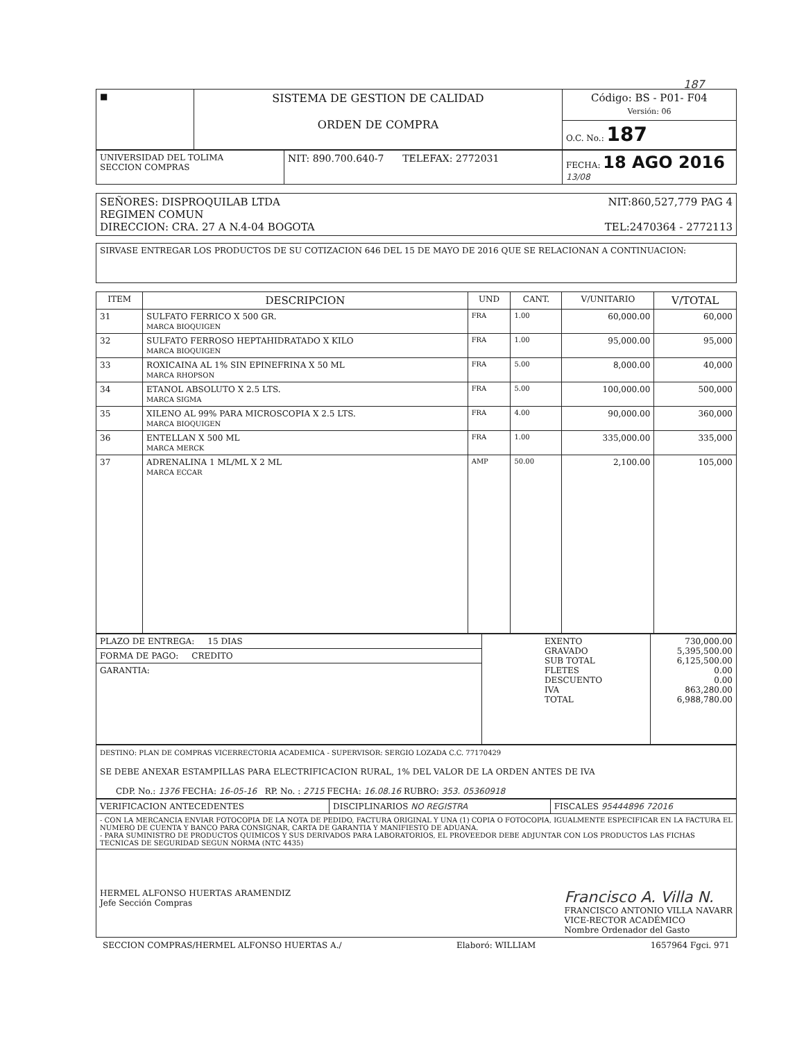187
| ■ | SISTEMA DE GESTION DE CALIDAD ORDEN DE COMPRA | Código: BS - P01- F04 Versión: 06 |
| | | O.C. No.: 187 |
| UNIVERSIDAD DEL TOLIMA SECCION COMPRAS | NIT: 890.700.640-7 TELEFAX: 2772031 | FECHA: 18 AGO 2016 13/08 |
| SEÑORES: DISPROQUILAB LTDA NIT:860,527,779 PAG 4 REGIMEN COMUN DIRECCION: CRA. 27 A N.4-04 BOGOTA TEL:2470364 - 2772113 |
| SIRVASE ENTREGAR LOS PRODUCTOS DE SU COTIZACION 646 DEL 15 DE MAYO DE 2016 QUE SE RELACIONAN A CONTINUACION: |
| ITEM | DESCRIPCION | UND | CANT. | V/UNITARIO | V/TOTAL |
| --- | --- | --- | --- | --- | --- |
| 31 | SULFATO FERRICO X 500 GR. MARCA BIOQUIGEN | FRA | 1.00 | 60,000.00 | 60,000 |
| 32 | SULFATO FERROSO HEPTAHIDRATADO X KILO MARCA BIOQUIGEN | FRA | 1.00 | 95,000.00 | 95,000 |
| 33 | ROXICAINA AL 1% SIN EPINEFRINA X 50 ML MARCA RHOPSON | FRA | 5.00 | 8,000.00 | 40,000 |
| 34 | ETANOL ABSOLUTO X 2.5 LTS. MARCA SIGMA | FRA | 5.00 | 100,000.00 | 500,000 |
| 35 | XILENO AL 99% PARA MICROSCOPIA X 2.5 LTS. MARCA BIOQUIGEN | FRA | 4.00 | 90,000.00 | 360,000 |
| 36 | ENTELLAN X 500 ML MARCA MERCK | FRA | 1.00 | 335,000.00 | 335,000 |
| 37 | ADRENALINA 1 ML/ML X 2 ML MARCA ECCAR | AMP | 50.00 | 2,100.00 | 105,000 |
| PLAZO DE ENTREGA: 15 DIAS | EXENTO GRAVADO SUB TOTAL FLETES DESCUENTO IVA TOTAL | 730,000.00 5,395,500.00 6,125,500.00 0.00 0.00 863,280.00 6,988,780.00 |
| FORMA DE PAGO: CREDITO | | |
| GARANTIA: | | |
| DESTINO: PLAN DE COMPRAS VICERRECTORIA ACADEMICA - SUPERVISOR: SERGIO LOZADA C.C. 77170429 SE DEBE ANEXAR ESTAMPILLAS PARA ELECTRIFICACION RURAL, 1% DEL VALOR DE LA ORDEN ANTES DE IVA CDP. No.: 1376 FECHA: 16-05-16 RP. No. : 2715 FECHA: 16.08.16 RUBRO: 353. 05360918 |
| VERIFICACION ANTECEDENTES | DISCIPLINARIOS NO REGISTRA | FISCALES 95444896 72016 |
| - CON LA MERCANCIA ENVIAR FOTOCOPIA DE LA NOTA DE PEDIDO, FACTURA ORIGINAL Y UNA (1) COPIA O FOTOCOPIA, IGUALMENTE ESPECIFICAR EN LA FACTURA EL NUMERO DE CUENTA Y BANCO PARA CONSIGNAR, CARTA DE GARANTIA Y MANIFIESTO DE ADUANA. - PARA SUMINISTRO DE PRODUCTOS QUIMICOS Y SUS DERIVADOS PARA LABORATORIOS, EL PROVEEDOR DEBE ADJUNTAR CON LOS PRODUCTOS LAS FICHAS TECNICAS DE SEGURIDAD SEGUN NORMA (NTC 4435) | | |
| HERMEL ALFONSO HUERTAS ARAMENDIZ Jefe Sección Compras Francisco A. Villa N. FRANCISCO ANTONIO VILLA NAVARR VICE-RECTOR ACADÉMICO Nombre Ordenador del Gasto | | |
SECCION COMPRAS/HERMEL ALFONSO HUERTAS A./ Elaboró: WILLIAM 1657964 Fgci. 971